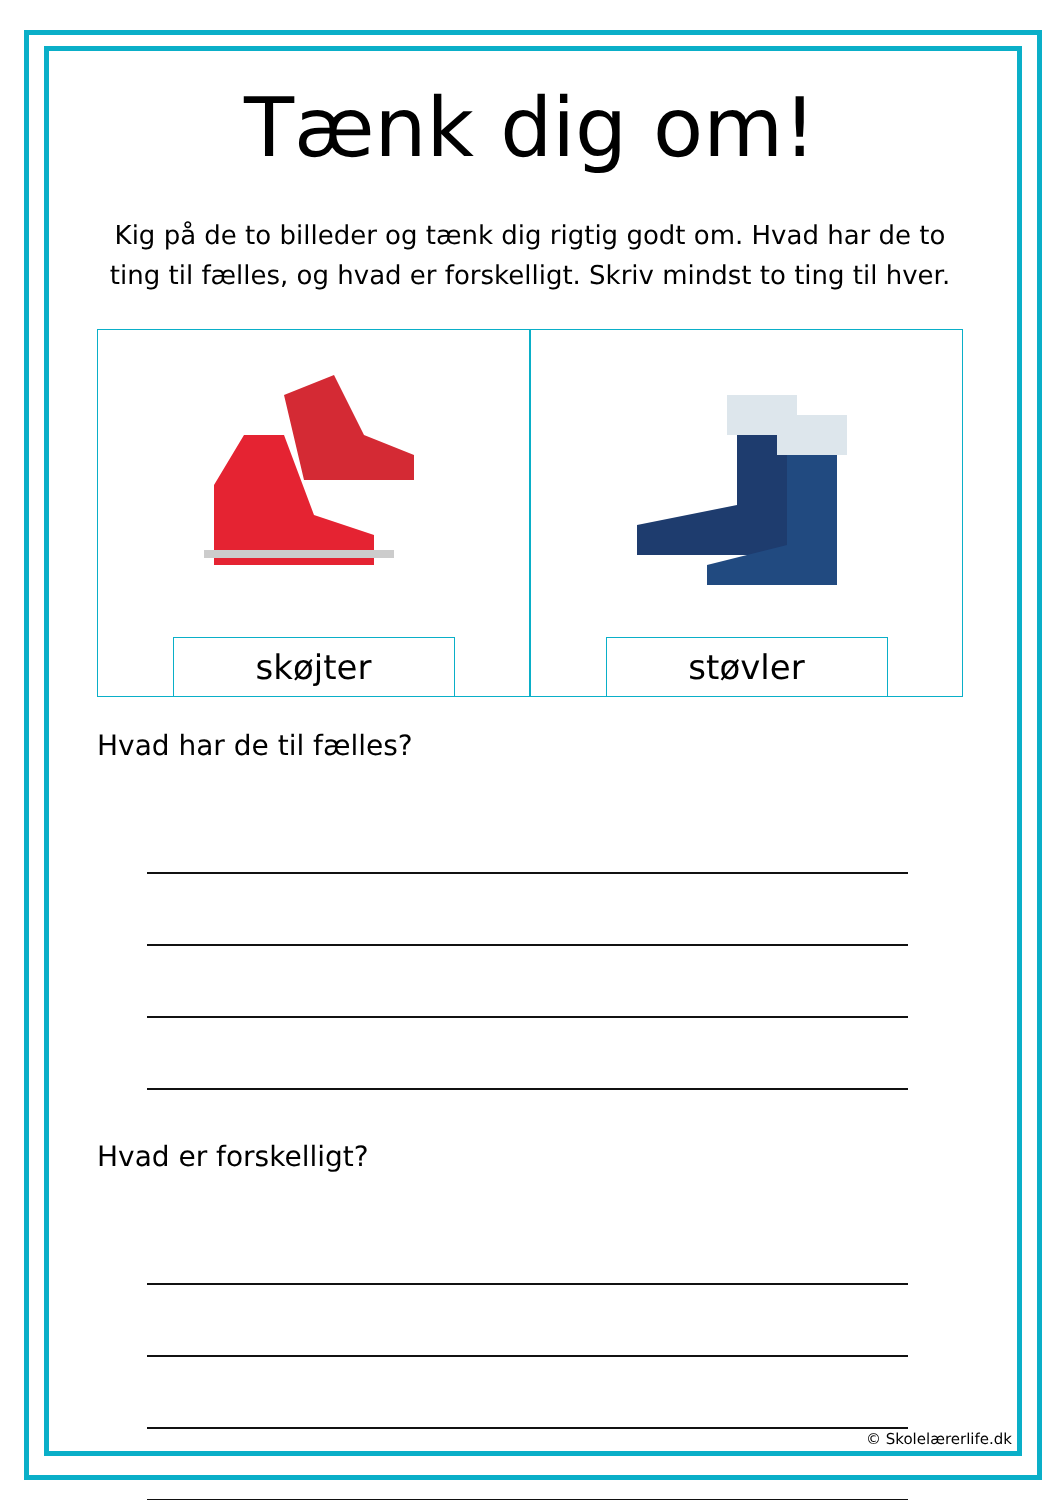Tænk dig om!
Kig på de to billeder og tænk dig rigtig godt om. Hvad har de to ting til fælles, og hvad er forskelligt. Skriv mindst to ting til hver.
skøjter støvler
Hvad har de til fælles?
Hvad er forskelligt?
© Skolelærerlife.dk